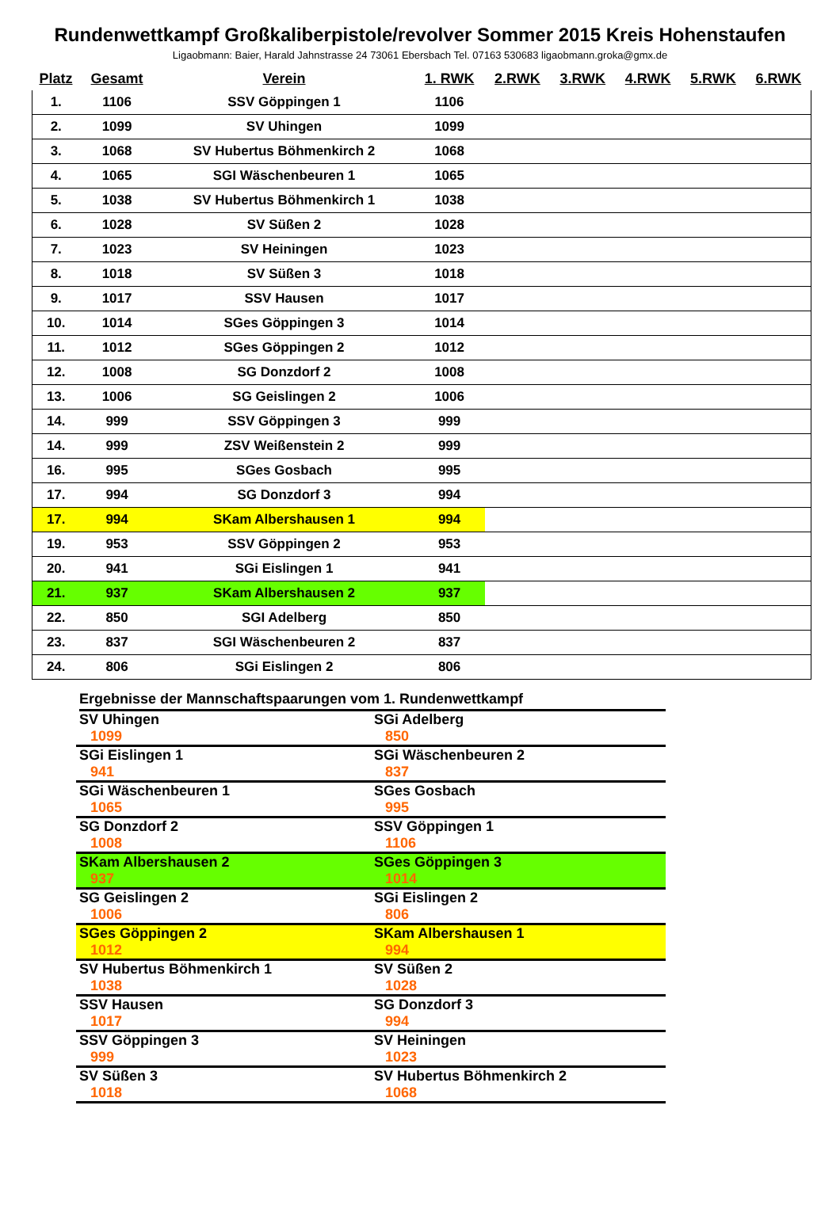Rundenwettkampf Großkaliberpistole/revolver Sommer 2015 Kreis Hohenstaufen
Ligaobmann: Baier, Harald Jahnstrasse 24 73061 Ebersbach Tel. 07163 530683 ligaobmann.groka@gmx.de
| Platz | Gesamt | Verein | 1. RWK | 2.RWK | 3.RWK | 4.RWK | 5.RWK | 6.RWK |
| --- | --- | --- | --- | --- | --- | --- | --- | --- |
| 1. | 1106 | SSV Göppingen 1 | 1106 | | | | | |
| 2. | 1099 | SV Uhingen | 1099 | | | | | |
| 3. | 1068 | SV Hubertus Böhmenkirch 2 | 1068 | | | | | |
| 4. | 1065 | SGI Wäschenbeuren 1 | 1065 | | | | | |
| 5. | 1038 | SV Hubertus Böhmenkirch 1 | 1038 | | | | | |
| 6. | 1028 | SV Süßen 2 | 1028 | | | | | |
| 7. | 1023 | SV Heiningen | 1023 | | | | | |
| 8. | 1018 | SV Süßen 3 | 1018 | | | | | |
| 9. | 1017 | SSV Hausen | 1017 | | | | | |
| 10. | 1014 | SGes Göppingen 3 | 1014 | | | | | |
| 11. | 1012 | SGes Göppingen 2 | 1012 | | | | | |
| 12. | 1008 | SG Donzdorf 2 | 1008 | | | | | |
| 13. | 1006 | SG Geislingen 2 | 1006 | | | | | |
| 14. | 999 | SSV Göppingen 3 | 999 | | | | | |
| 14. | 999 | ZSV Weißenstein 2 | 999 | | | | | |
| 16. | 995 | SGes Gosbach | 995 | | | | | |
| 17. | 994 | SG Donzdorf 3 | 994 | | | | | |
| 17. | 994 | SKam Albershausen 1 | 994 | | | | | |
| 19. | 953 | SSV Göppingen 2 | 953 | | | | | |
| 20. | 941 | SGi Eislingen 1 | 941 | | | | | |
| 21. | 937 | SKam Albershausen 2 | 937 | | | | | |
| 22. | 850 | SGI Adelberg | 850 | | | | | |
| 23. | 837 | SGI Wäschenbeuren 2 | 837 | | | | | |
| 24. | 806 | SGi Eislingen 2 | 806 | | | | | |
Ergebnisse der Mannschaftspaarungen vom 1. Rundenwettkampf
| SV Uhingen 1099 | SGi Adelberg 850 |
| SGi Eislingen 1 941 | SGi Wäschenbeuren 2 837 |
| SGi Wäschenbeuren 1 1065 | SGes Gosbach 995 |
| SG Donzdorf 2 1008 | SSV Göppingen 1 1106 |
| SKam Albershausen 2 937 | SGes Göppingen 3 1014 |
| SG Geislingen 2 1006 | SGi Eislingen 2 806 |
| SGes Göppingen 2 1012 | SKam Albershausen 1 994 |
| SV Hubertus Böhmenkirch 1 1038 | SV Süßen 2 1028 |
| SSV Hausen 1017 | SG Donzdorf 3 994 |
| SSV Göppingen 3 999 | SV Heiningen 1023 |
| SV Süßen 3 1018 | SV Hubertus Böhmenkirch 2 1068 |